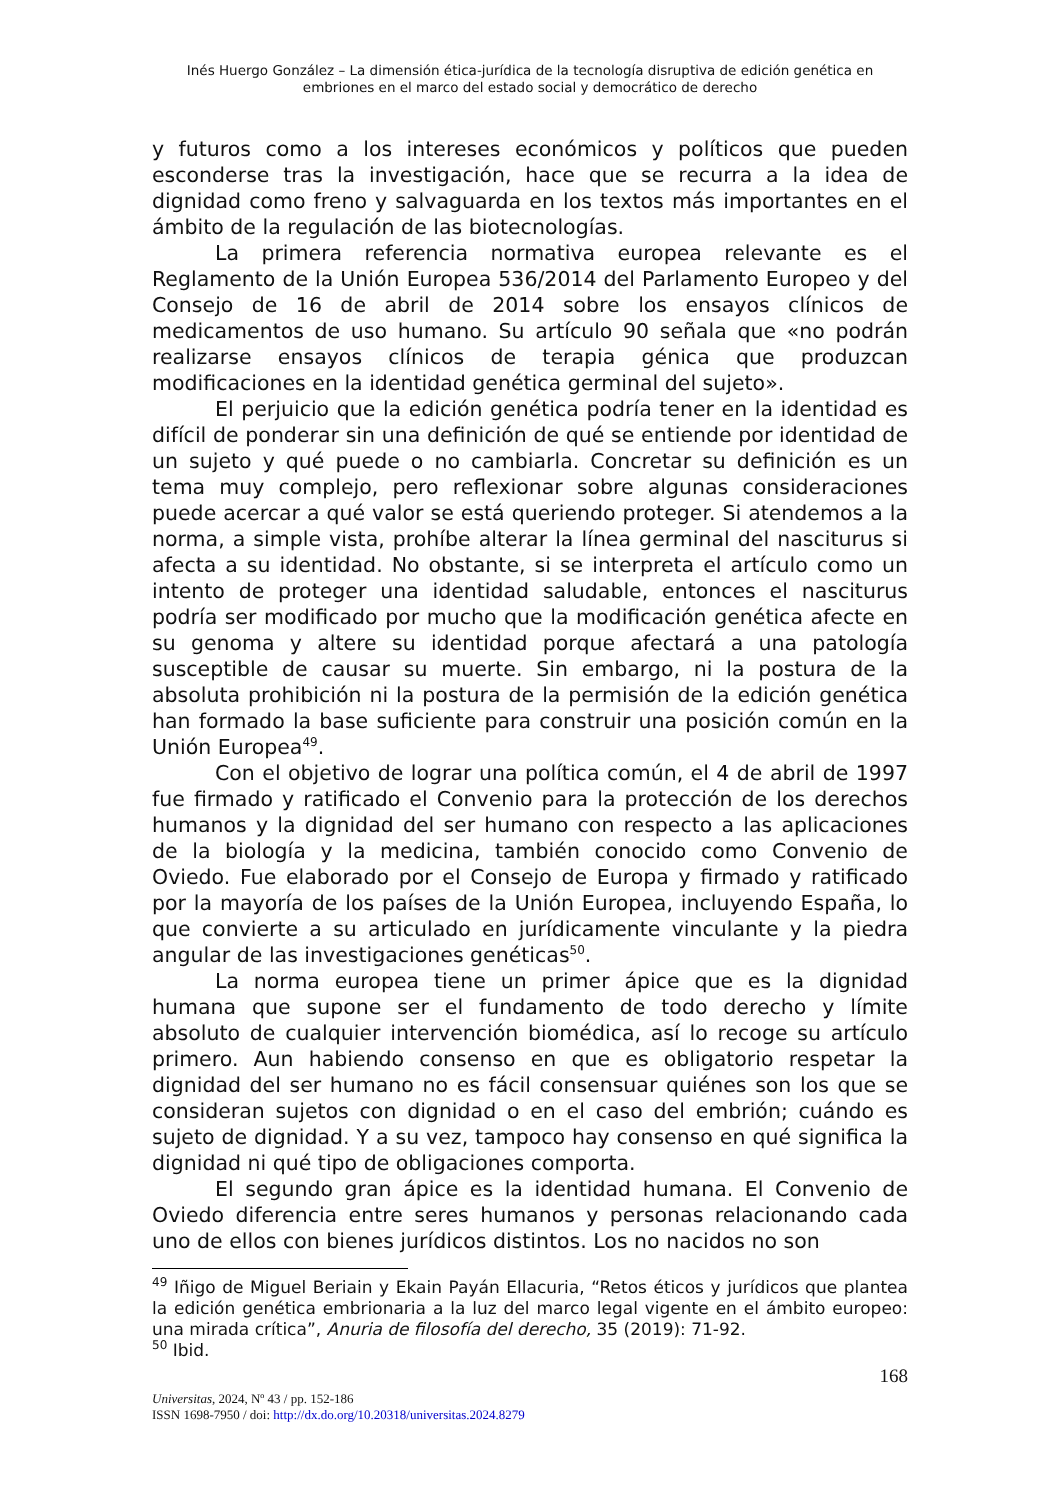Inés Huergo González – La dimensión ética-jurídica de la tecnología disruptiva de edición genética en
embriones en el marco del estado social y democrático de derecho
y futuros como a los intereses económicos y políticos que pueden esconderse tras la investigación, hace que se recurra a la idea de dignidad como freno y salvaguarda en los textos más importantes en el ámbito de la regulación de las biotecnologías.
La primera referencia normativa europea relevante es el Reglamento de la Unión Europea 536/2014 del Parlamento Europeo y del Consejo de 16 de abril de 2014 sobre los ensayos clínicos de medicamentos de uso humano. Su artículo 90 señala que «no podrán realizarse ensayos clínicos de terapia génica que produzcan modificaciones en la identidad genética germinal del sujeto».
El perjuicio que la edición genética podría tener en la identidad es difícil de ponderar sin una definición de qué se entiende por identidad de un sujeto y qué puede o no cambiarla. Concretar su definición es un tema muy complejo, pero reflexionar sobre algunas consideraciones puede acercar a qué valor se está queriendo proteger. Si atendemos a la norma, a simple vista, prohíbe alterar la línea germinal del nasciturus si afecta a su identidad. No obstante, si se interpreta el artículo como un intento de proteger una identidad saludable, entonces el nasciturus podría ser modificado por mucho que la modificación genética afecte en su genoma y altere su identidad porque afectará a una patología susceptible de causar su muerte. Sin embargo, ni la postura de la absoluta prohibición ni la postura de la permisión de la edición genética han formado la base suficiente para construir una posición común en la Unión Europea<sup>49</sup>.
Con el objetivo de lograr una política común, el 4 de abril de 1997 fue firmado y ratificado el Convenio para la protección de los derechos humanos y la dignidad del ser humano con respecto a las aplicaciones de la biología y la medicina, también conocido como Convenio de Oviedo. Fue elaborado por el Consejo de Europa y firmado y ratificado por la mayoría de los países de la Unión Europea, incluyendo España, lo que convierte a su articulado en jurídicamente vinculante y la piedra angular de las investigaciones genéticas<sup>50</sup>.
La norma europea tiene un primer ápice que es la dignidad humana que supone ser el fundamento de todo derecho y límite absoluto de cualquier intervención biomédica, así lo recoge su artículo primero. Aun habiendo consenso en que es obligatorio respetar la dignidad del ser humano no es fácil consensuar quiénes son los que se consideran sujetos con dignidad o en el caso del embrión; cuándo es sujeto de dignidad. Y a su vez, tampoco hay consenso en qué significa la dignidad ni qué tipo de obligaciones comporta.
El segundo gran ápice es la identidad humana. El Convenio de Oviedo diferencia entre seres humanos y personas relacionando cada uno de ellos con bienes jurídicos distintos. Los no nacidos no son
<sup>49</sup> Iñigo de Miguel Beriain y Ekain Payán Ellacuria, “Retos éticos y jurídicos que plantea la edición genética embrionaria a la luz del marco legal vigente en el ámbito europeo: una mirada crítica”, Anuria de filosofía del derecho, 35 (2019): 71-92.
<sup>50</sup> Ibid.
168
Universitas, 2024, Nº 43 / pp. 152-186
ISSN 1698-7950 / doi: http://dx.do.org/10.20318/universitas.2024.8279